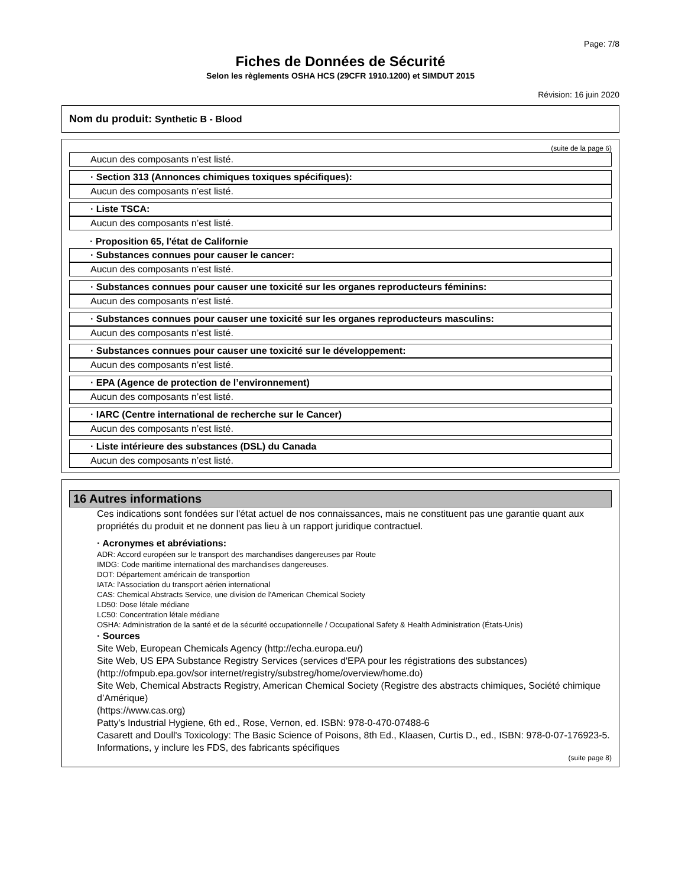Page: 7/8
Fiches de Données de Sécurité
Selon les règlements OSHA HCS (29CFR 1910.1200) et SIMDUT 2015
Révision: 16 juin 2020
Nom du produit: Synthetic B - Blood
(suite de la page 6)
Aucun des composants n’est listé.
· Section 313 (Annonces chimiques toxiques spécifiques):
Aucun des composants n’est listé.
· Liste TSCA:
Aucun des composants n’est listé.
· Proposition 65, l'état de Californie
· Substances connues pour causer le cancer:
Aucun des composants n’est listé.
· Substances connues pour causer une toxicité sur les organes reproducteurs féminins:
Aucun des composants n’est listé.
· Substances connues pour causer une toxicité sur les organes reproducteurs masculins:
Aucun des composants n’est listé.
· Substances connues pour causer une toxicité sur le développement:
Aucun des composants n’est listé.
· EPA (Agence de protection de l’environnement)
Aucun des composants n’est listé.
· IARC (Centre international de recherche sur le Cancer)
Aucun des composants n’est listé.
· Liste intérieure des substances (DSL) du Canada
Aucun des composants n’est listé.
16 Autres informations
Ces indications sont fondées sur l'état actuel de nos connaissances, mais ne constituent pas une garantie quant aux propriétés du produit et ne donnent pas lieu à un rapport juridique contractuel.
· Acronymes et abréviations:
ADR: Accord européen sur le transport des marchandises dangereuses par Route
IMDG: Code maritime international des marchandises dangereuses.
DOT: Département américain de transportion
IATA: l'Association du transport aérien international
CAS: Chemical Abstracts Service, une division de l'American Chemical Society
LD50: Dose létale médiane
LC50: Concentration létale médiane
OSHA: Administration de la santé et de la sécurité occupationnelle / Occupational Safety & Health Administration (États-Unis)
· Sources
Site Web, European Chemicals Agency (http://echa.europa.eu/)
Site Web, US EPA Substance Registry Services (services d'EPA pour les régistrations des substances) (http://ofmpub.epa.gov/sor internet/registry/substreg/home/overview/home.do)
Site Web, Chemical Abstracts Registry, American Chemical Society (Registre des abstracts chimiques, Société chimique d’Amérique)
(https://www.cas.org)
Patty's Industrial Hygiene, 6th ed., Rose, Vernon, ed. ISBN: 978-0-470-07488-6
Casarett and Doull's Toxicology: The Basic Science of Poisons, 8th Ed., Klaasen, Curtis D., ed., ISBN: 978-0-07-176923-5.
Informations, y inclure les FDS, des fabricants spécifiques
(suite page 8)